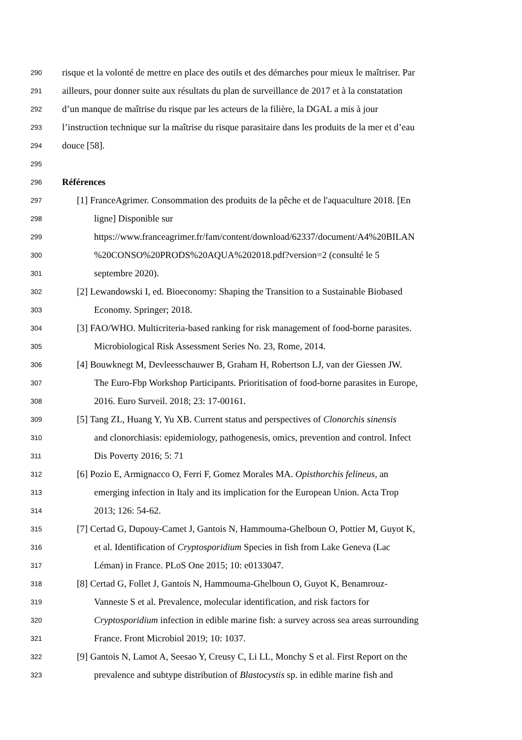290 risque et la volonté de mettre en place des outils et des démarches pour mieux le maîtriser. Par
291 ailleurs, pour donner suite aux résultats du plan de surveillance de 2017 et à la constatation
292 d’un manque de maîtrise du risque par les acteurs de la filière, la DGAL a mis à jour
293 l’instruction technique sur la maîtrise du risque parasitaire dans les produits de la mer et d’eau
294 douce [58].
295
296 Références
297 [1] FranceAgrimer. Consommation des produits de la pêche et de l'aquaculture 2018. [En
298 ligne] Disponible sur
299 https://www.franceagrimer.fr/fam/content/download/62337/document/A4%20BILAN
300%20CONSO%20PRODS%20AQUA%202018.pdf?version=2 (consulté le 5
301 septembre 2020).
302 [2] Lewandowski I, ed. Bioeconomy: Shaping the Transition to a Sustainable Biobased
303 Economy. Springer; 2018.
304 [3] FAO/WHO. Multicriteria-based ranking for risk management of food-borne parasites.
305 Microbiological Risk Assessment Series No. 23, Rome, 2014.
306 [4] Bouwknegt M, Devleesschauwer B, Graham H, Robertson LJ, van der Giessen JW.
307 The Euro-Fbp Workshop Participants. Prioritisation of food-borne parasites in Europe,
308 2016. Euro Surveil. 2018; 23: 17-00161.
309 [5] Tang ZL, Huang Y, Yu XB. Current status and perspectives of Clonorchis sinensis
310 and clonorchiasis: epidemiology, pathogenesis, omics, prevention and control. Infect
311 Dis Poverty 2016; 5: 71
312 [6] Pozio E, Armignacco O, Ferri F, Gomez Morales MA. Opisthorchis felineus, an
313 emerging infection in Italy and its implication for the European Union. Acta Trop
314 2013; 126: 54-62.
315 [7] Certad G, Dupouy-Camet J, Gantois N, Hammouma-Ghelboun O, Pottier M, Guyot K,
316 et al. Identification of Cryptosporidium Species in fish from Lake Geneva (Lac
317 Léman) in France. PLoS One 2015; 10: e0133047.
318 [8] Certad G, Follet J, Gantois N, Hammouma-Ghelboun O, Guyot K, Benamrouz-
319 Vanneste S et al. Prevalence, molecular identification, and risk factors for
320 Cryptosporidium infection in edible marine fish: a survey across sea areas surrounding
321 France. Front Microbiol 2019; 10: 1037.
322 [9] Gantois N, Lamot A, Seesao Y, Creusy C, Li LL, Monchy S et al. First Report on the
323 prevalence and subtype distribution of Blastocystis sp. in edible marine fish and